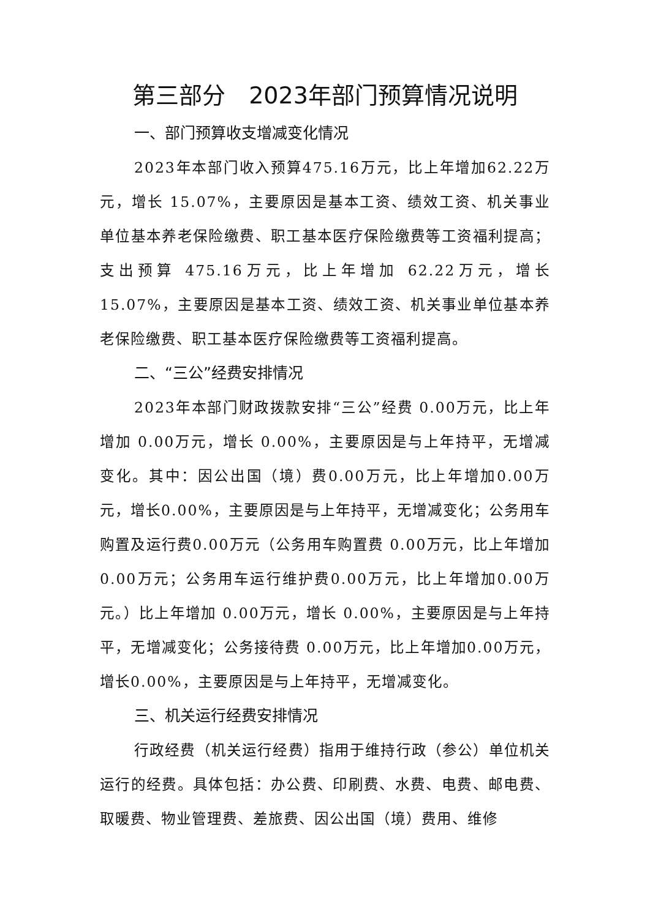第三部分　2023年部门预算情况说明
一、部门预算收支增减变化情况
2023年本部门收入预算475.16万元，比上年增加62.22万元，增长 15.07%，主要原因是基本工资、绩效工资、机关事业单位基本养老保险缴费、职工基本医疗保险缴费等工资福利提高；支出预算 475.16万元，比上年增加 62.22万元，增长 15.07%，主要原因是基本工资、绩效工资、机关事业单位基本养老保险缴费、职工基本医疗保险缴费等工资福利提高。
二、“三公”经费安排情况
2023年本部门财政拨款安排“三公”经费 0.00万元，比上年增加 0.00万元，增长 0.00%，主要原因是与上年持平，无增减变化。其中：因公出国（境）费0.00万元，比上年增加0.00万元，增长0.00%，主要原因是与上年持平，无增减变化；公务用车购置及运行费0.00万元（公务用车购置费 0.00万元，比上年增加0.00万元；公务用车运行维护费0.00万元，比上年增加0.00万元。）比上年增加 0.00万元，增长 0.00%，主要原因是与上年持平，无增减变化；公务接待费 0.00万元，比上年增加0.00万元，增长0.00%，主要原因是与上年持平，无增减变化。
三、机关运行经费安排情况
行政经费（机关运行经费）指用于维持行政（参公）单位机关运行的经费。具体包括：办公费、印刷费、水费、电费、邮电费、取暖费、物业管理费、差旅费、因公出国（境）费用、维修